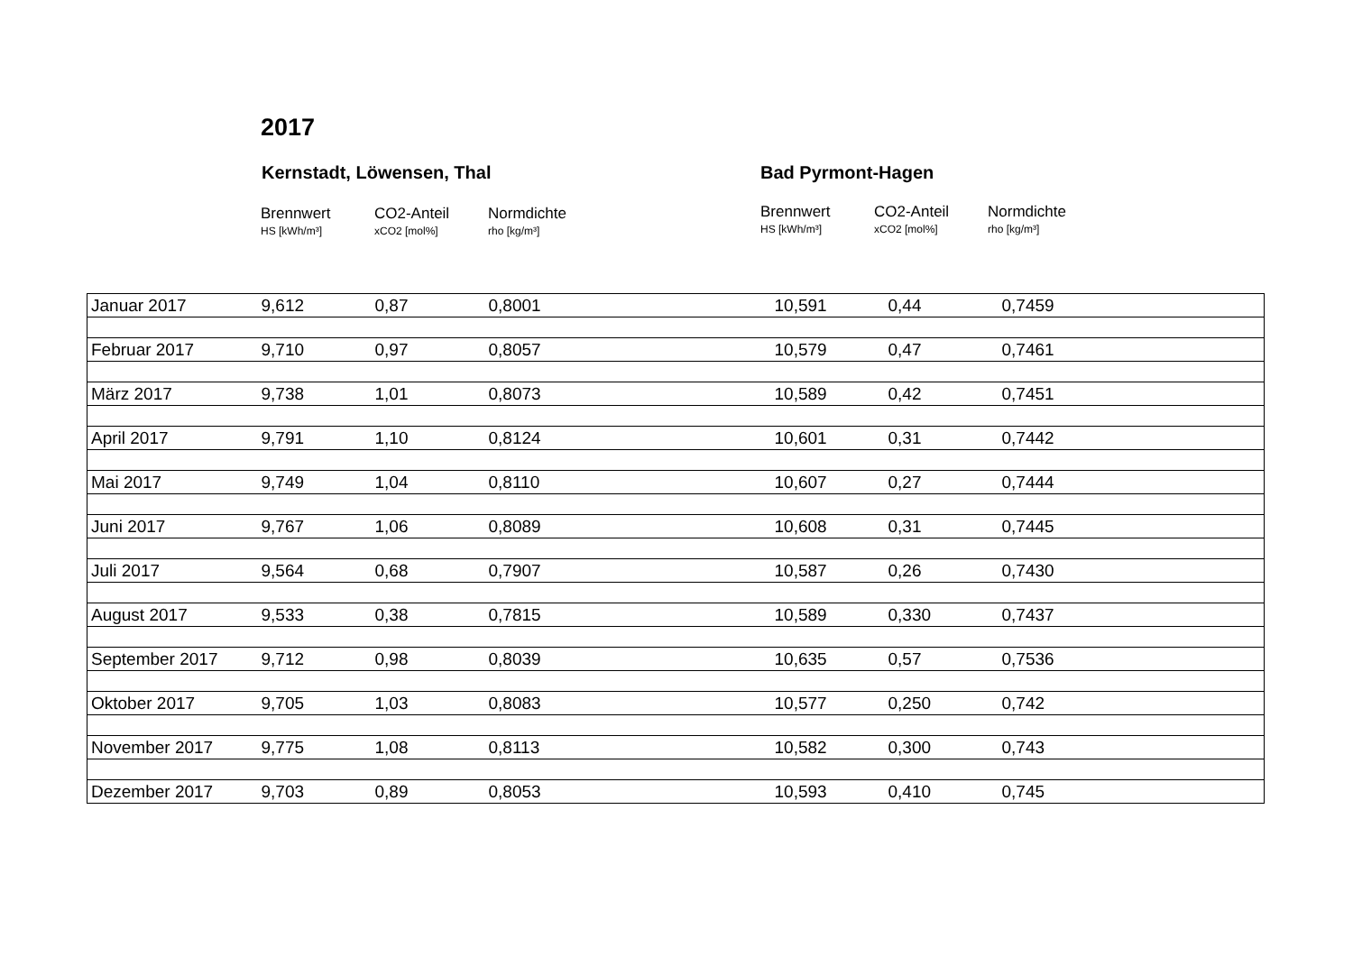2017
Kernstadt, Löwensen, Thal Bad Pyrmont-Hagen
Brennwert
HS [kWh/m³]
CO2-Anteil
xCO2 [mol%]
Normdichte
rho [kg/m³]
Brennwert
HS [kWh/m³]
CO2-Anteil
xCO2 [mol%]
Normdichte
rho [kg/m³]
| Januar 2017 | 9,612 | 0,87 | 0,8001 | 10,591 | 0,44 | 0,7459 |
| Februar 2017 | 9,710 | 0,97 | 0,8057 | 10,579 | 0,47 | 0,7461 |
| März 2017 | 9,738 | 1,01 | 0,8073 | 10,589 | 0,42 | 0,7451 |
| April 2017 | 9,791 | 1,10 | 0,8124 | 10,601 | 0,31 | 0,7442 |
| Mai 2017 | 9,749 | 1,04 | 0,8110 | 10,607 | 0,27 | 0,7444 |
| Juni 2017 | 9,767 | 1,06 | 0,8089 | 10,608 | 0,31 | 0,7445 |
| Juli 2017 | 9,564 | 0,68 | 0,7907 | 10,587 | 0,26 | 0,7430 |
| August 2017 | 9,533 | 0,38 | 0,7815 | 10,589 | 0,330 | 0,7437 |
| September 2017 | 9,712 | 0,98 | 0,8039 | 10,635 | 0,57 | 0,7536 |
| Oktober 2017 | 9,705 | 1,03 | 0,8083 | 10,577 | 0,250 | 0,742 |
| November 2017 | 9,775 | 1,08 | 0,8113 | 10,582 | 0,300 | 0,743 |
| Dezember 2017 | 9,703 | 0,89 | 0,8053 | 10,593 | 0,410 | 0,745 |